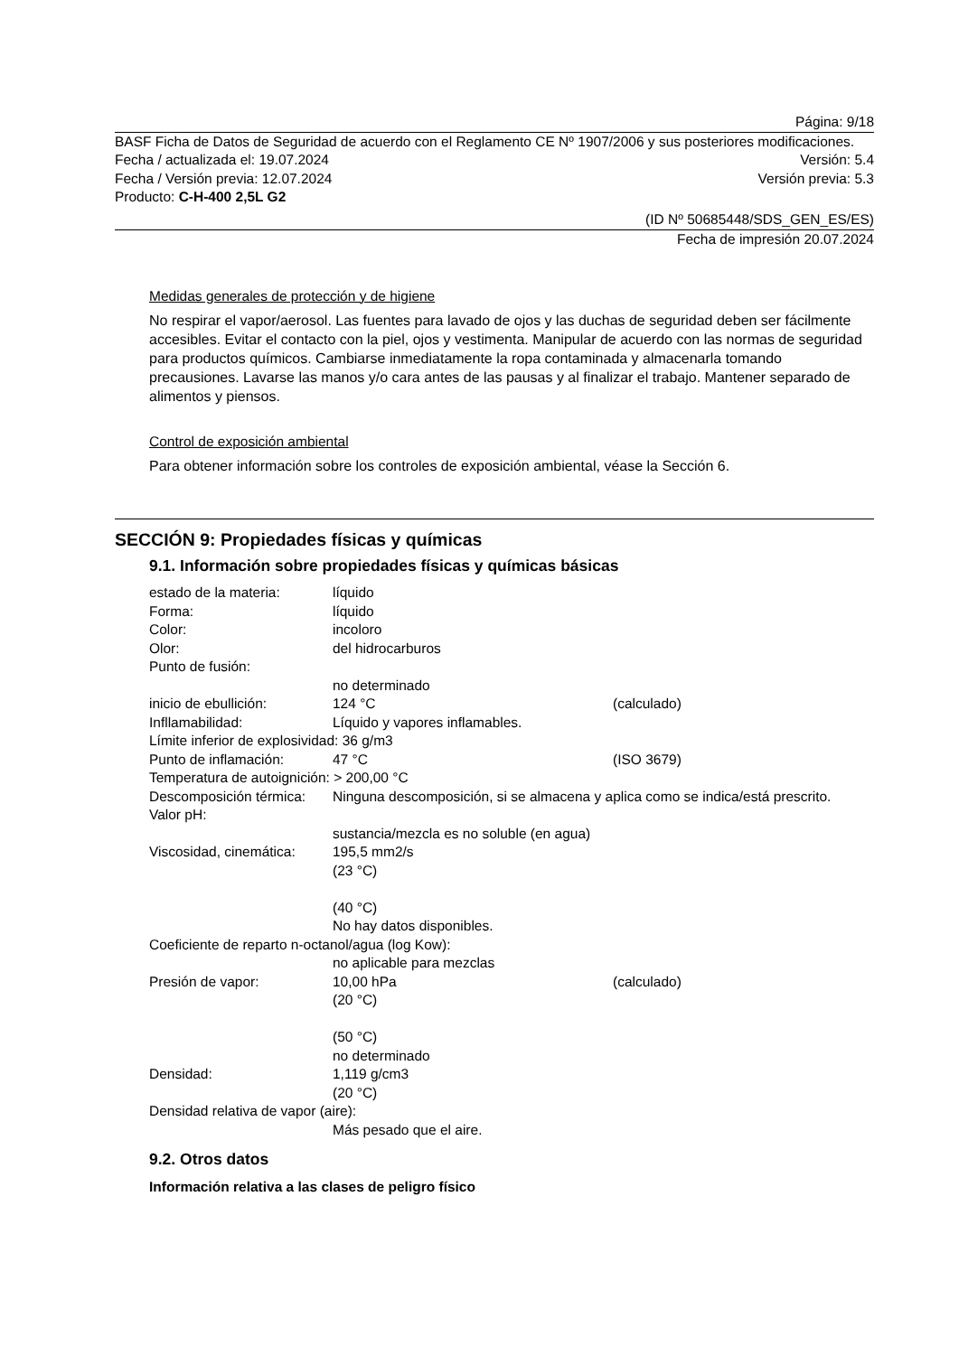Página: 9/18
BASF Ficha de Datos de Seguridad de acuerdo con el Reglamento CE Nº 1907/2006 y sus posteriores modificaciones.
Fecha / actualizada el: 19.07.2024 Versión: 5.4
Fecha / Versión previa: 12.07.2024 Versión previa: 5.3
Producto: C-H-400 2,5L G2
(ID Nº 50685448/SDS_GEN_ES/ES)
Fecha de impresión 20.07.2024
Medidas generales de protección y de higiene
No respirar el vapor/aerosol. Las fuentes para lavado de ojos y las duchas de seguridad deben ser fácilmente accesibles. Evitar el contacto con la piel, ojos y vestimenta. Manipular de acuerdo con las normas de seguridad para productos químicos. Cambiarse inmediatamente la ropa contaminada y almacenarla tomando precausiones. Lavarse las manos y/o cara antes de las pausas y al finalizar el trabajo. Mantener separado de alimentos y piensos.
Control de exposición ambiental
Para obtener información sobre los controles de exposición ambiental, véase la Sección 6.
SECCIÓN 9: Propiedades físicas y químicas
9.1. Información sobre propiedades físicas y químicas básicas
| estado de la materia: | líquido | |
| Forma: | líquido | |
| Color: | incoloro | |
| Olor: | del hidrocarburos | |
| Punto de fusión: | | |
| | no determinado | |
| inicio de ebullición: | 124 °C | (calculado) |
| Infllamabilidad: | Líquido y vapores inflamables. | |
| Límite inferior de explosividad: 36 g/m3 | | |
| Punto de inflamación: | 47 °C | (ISO 3679) |
| Temperatura de autoignición: > 200,00 °C | | |
| Descomposición térmica: | Ninguna descomposición, si se almacena y aplica como se indica/está prescrito. | |
| Valor pH: | | |
| | sustancia/mezcla es no soluble (en agua) | |
| Viscosidad, cinemática: | 195,5 mm2/s (23 °C) (40 °C) No hay datos disponibles. | |
| Coeficiente de reparto n-octanol/agua (log Kow): | | |
| | no aplicable para mezclas | |
| Presión de vapor: | 10,00 hPa (20 °C) (50 °C) no determinado | (calculado) |
| Densidad: | 1,119 g/cm3 (20 °C) | |
| Densidad relativa de vapor (aire): | | |
| | Más pesado que el aire. | |
9.2. Otros datos
Información relativa a las clases de peligro físico